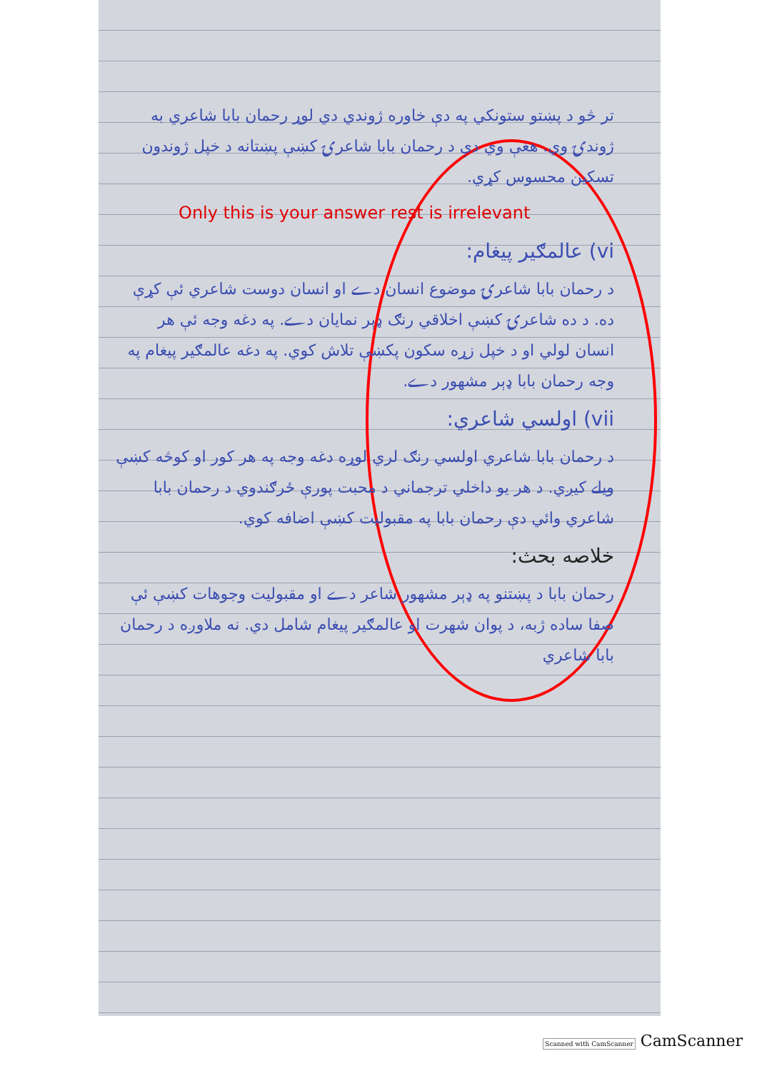تر څو د پښتو ستونکي په دې خاوره ژوندي دي لوړ رحمان بابا شاعري به ژوندۍ وي. هغې وي دې د رحمان بابا شاعرۍ کښې پښتانه د خپل ژوندون تسکین محسوس کړي.
Only this is your answer rest is irrelevant
vi) عالمګیر پیغام:
د رحمان بابا شاعرۍ موضوع انسان دے او انسان دوست شاعري ئې کړې ده. د ده شاعرۍ کښې اخلاقي رنګ ډېر نمایان دے. په دغه وجه ئې هر انسان لولي او د خپل زړه سکون پکښې تلاش کوي. په دغه عالمګیر پیغام په وجه رحمان بابا ډېر مشهور دے.
vii) اولسي شاعري:
د رحمان بابا شاعري اولسي رنګ لري لوړه دغه وجه په هر کور او کوڅه کښې ویلے کیږي. د هر یو داخلي ترجماني د محبت پورې ځرګندوي د رحمان بابا شاعري وائي دې رحمان بابا په مقبولیت کښې اضافه کوي.
خلاصه بحث:
رحمان بابا د پښتنو په ډېر مشهور شاعر دے او مقبولیت وجوهات کښې ئې صفا ساده ژبه، د پوان شهرت او عالمګیر پیغام شامل دي. نه ملاوږه د رحمان بابا شاعري
Scanned with CamScanner CamScanner